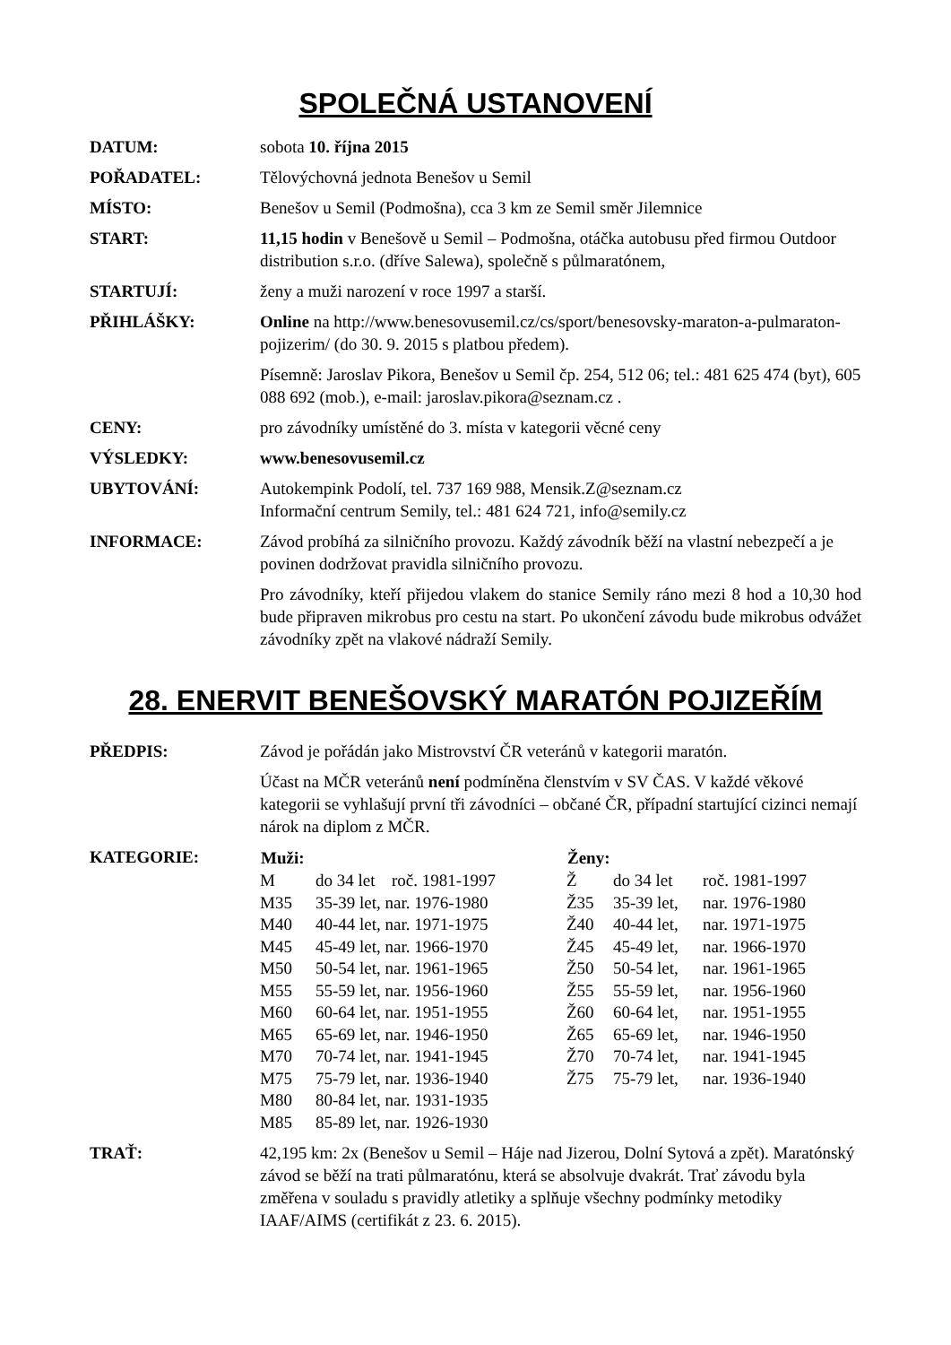SPOLEČNÁ USTANOVENÍ
DATUM: sobota 10. října 2015
POŘADATEL: Tělovýchovná jednota Benešov u Semil
MÍSTO: Benešov u Semil (Podmošna), cca 3 km ze Semil směr Jilemnice
START: 11,15 hodin v Benešově u Semil – Podmošna, otáčka autobusu před firmou Outdoor distribution s.r.o. (dříve Salewa), společně s půlmaratónem,
STARTUJÍ: ženy a muži narození v roce 1997 a starší.
PŘIHLÁŠKY: Online na http://www.benesovusemil.cz/cs/sport/benesovsky-maraton-a-pulmaraton-pojizerim/ (do 30. 9. 2015 s platbou předem).
Písemně: Jaroslav Pikora, Benešov u Semil čp. 254, 512 06; tel.: 481 625 474 (byt), 605 088 692 (mob.), e-mail: jaroslav.pikora@seznam.cz .
CENY: pro závodníky umístěné do 3. místa v kategorii věcné ceny
VÝSLEDKY: www.benesovusemil.cz
UBYTOVÁNÍ: Autokempink Podolí, tel. 737 169 988, Mensik.Z@seznam.cz
Informační centrum Semily, tel.: 481 624 721, info@semily.cz
INFORMACE: Závod probíhá za silničního provozu. Každý závodník běží na vlastní nebezpečí a je povinen dodržovat pravidla silničního provozu.
Pro závodníky, kteří přijedou vlakem do stanice Semily ráno mezi 8 hod a 10,30 hod bude připraven mikrobus pro cestu na start. Po ukončení závodu bude mikrobus odvážet závodníky zpět na vlakové nádraží Semily.
28. ENERVIT BENEŠOVSKÝ MARATÓN POJIZEŘÍM
PŘEDPIS: Závod je pořádán jako Mistrovství ČR veteránů v kategorii maratón.
Účast na MČR veteránů není podmíněna členstvím v SV ČAS. V každé věkové kategorii se vyhlašují první tři závodníci – občané ČR, případní startující cizinci nemají nárok na diplom z MČR.
KATEGORIE:
| Muži: | | | Ženy: | | |
| --- | --- | --- | --- | --- | --- |
| M | do 34 let | roč. 1981-1997 | Ž | do 34 let | roč. 1981-1997 |
| M35 | 35-39 let, nar. 1976-1980 | | Ž35 | 35-39 let, | nar. 1976-1980 |
| M40 | 40-44 let, nar. 1971-1975 | | Ž40 | 40-44 let, | nar. 1971-1975 |
| M45 | 45-49 let, nar. 1966-1970 | | Ž45 | 45-49 let, | nar. 1966-1970 |
| M50 | 50-54 let, nar. 1961-1965 | | Ž50 | 50-54 let, | nar. 1961-1965 |
| M55 | 55-59 let, nar. 1956-1960 | | Ž55 | 55-59 let, | nar. 1956-1960 |
| M60 | 60-64 let, nar. 1951-1955 | | Ž60 | 60-64 let, | nar. 1951-1955 |
| M65 | 65-69 let, nar. 1946-1950 | | Ž65 | 65-69 let, | nar. 1946-1950 |
| M70 | 70-74 let, nar. 1941-1945 | | Ž70 | 70-74 let, | nar. 1941-1945 |
| M75 | 75-79 let, nar. 1936-1940 | | Ž75 | 75-79 let, | nar. 1936-1940 |
| M80 | 80-84 let, nar. 1931-1935 | | | | |
| M85 | 85-89 let, nar. 1926-1930 | | | | |
TRAŤ: 42,195 km: 2x (Benešov u Semil – Háje nad Jizerou, Dolní Sytová a zpět). Maratónský závod se běží na trati půlmaratónu, která se absolvuje dvakrát. Trať závodu byla změřena v souladu s pravidly atletiky a splňuje všechny podmínky metodiky IAAF/AIMS (certifikát z 23. 6. 2015).